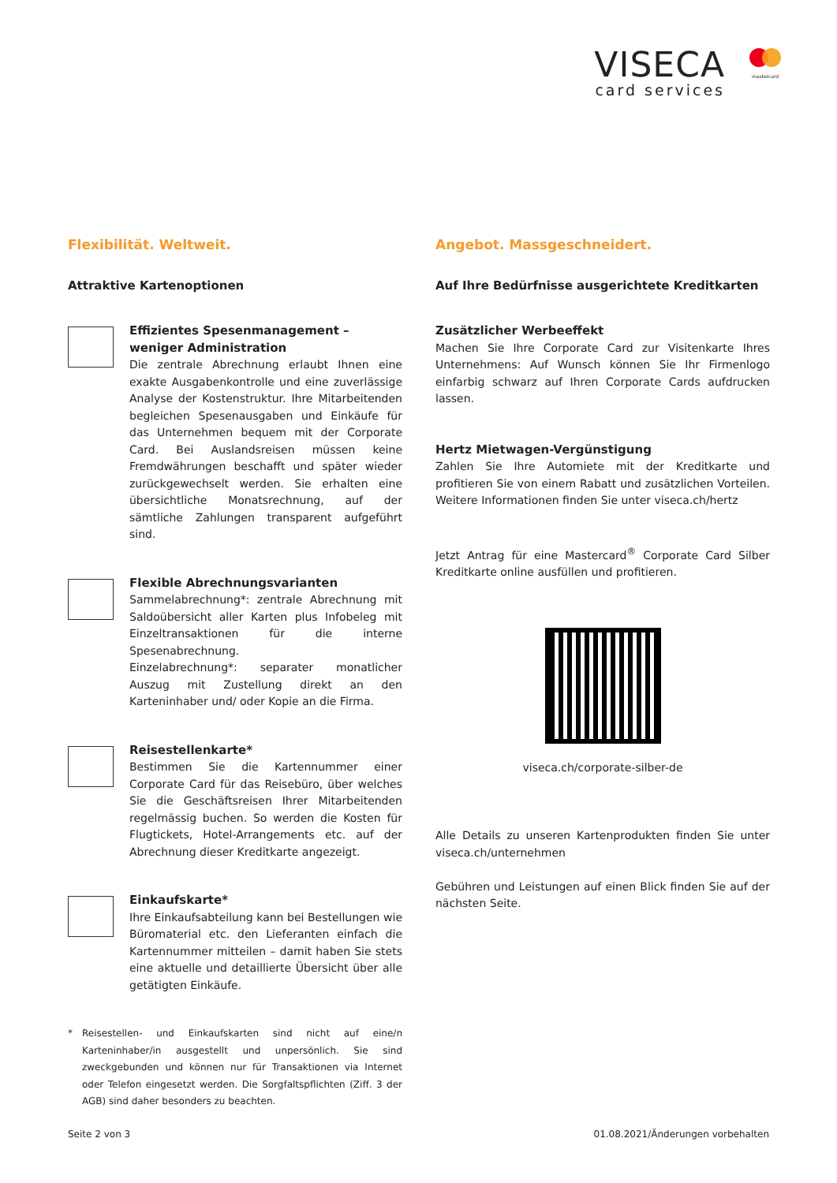VISECA
card services
mastercard
Flexibilität. Weltweit.
Attraktive Kartenoptionen
Effizientes Spesenmanagement – weniger Administration
Die zentrale Abrechnung erlaubt Ihnen eine exakte Ausgabenkontrolle und eine zuverlässige Analyse der Kostenstruktur. Ihre Mitarbeitenden begleichen Spesenausgaben und Einkäufe für das Unternehmen bequem mit der Corporate Card. Bei Auslandsreisen müssen keine Fremdwährungen beschafft und später wieder zurückgewechselt werden. Sie erhalten eine übersichtliche Monatsrechnung, auf der sämtliche Zahlungen transparent aufgeführt sind.
Flexible Abrechnungsvarianten
Sammelabrechnung*: zentrale Abrechnung mit Saldoübersicht aller Karten plus Infobeleg mit Einzeltransaktionen für die interne Spesenabrechnung.
Einzelabrechnung*: separater monatlicher Auszug mit Zustellung direkt an den Karteninhaber und/ oder Kopie an die Firma.
Reisestellenkarte*
Bestimmen Sie die Kartennummer einer Corporate Card für das Reisebüro, über welches Sie die Geschäftsreisen Ihrer Mitarbeitenden regelmässig buchen. So werden die Kosten für Flugtickets, Hotel-Arrangements etc. auf der Abrechnung dieser Kreditkarte angezeigt.
Einkaufskarte*
Ihre Einkaufsabteilung kann bei Bestellungen wie Büromaterial etc. den Lieferanten einfach die Kartennummer mitteilen – damit haben Sie stets eine aktuelle und detaillierte Übersicht über alle getätigten Einkäufe.
* Reisestellen- und Einkaufskarten sind nicht auf eine/n Karteninhaber/in ausgestellt und unpersönlich. Sie sind zweckgebunden und können nur für Transaktionen via Internet oder Telefon eingesetzt werden. Die Sorgfaltspflichten (Ziff. 3 der AGB) sind daher besonders zu beachten.
Angebot. Massgeschneidert.
Auf Ihre Bedürfnisse ausgerichtete Kreditkarten
Zusätzlicher Werbeeffekt
Machen Sie Ihre Corporate Card zur Visitenkarte Ihres Unternehmens: Auf Wunsch können Sie Ihr Firmenlogo einfarbig schwarz auf Ihren Corporate Cards aufdrucken lassen.
Hertz Mietwagen-Vergünstigung
Zahlen Sie Ihre Automiete mit der Kreditkarte und profitieren Sie von einem Rabatt und zusätzlichen Vorteilen. Weitere Informationen finden Sie unter viseca.ch/hertz
Jetzt Antrag für eine Mastercard<sup>®</sup> Corporate Card Silber Kreditkarte online ausfüllen und profitieren.
viseca.ch/corporate-silber-de
Alle Details zu unseren Kartenprodukten finden Sie unter viseca.ch/unternehmen
Gebühren und Leistungen auf einen Blick finden Sie auf der nächsten Seite.
Seite 2 von 3 01.08.2021/Änderungen vorbehalten